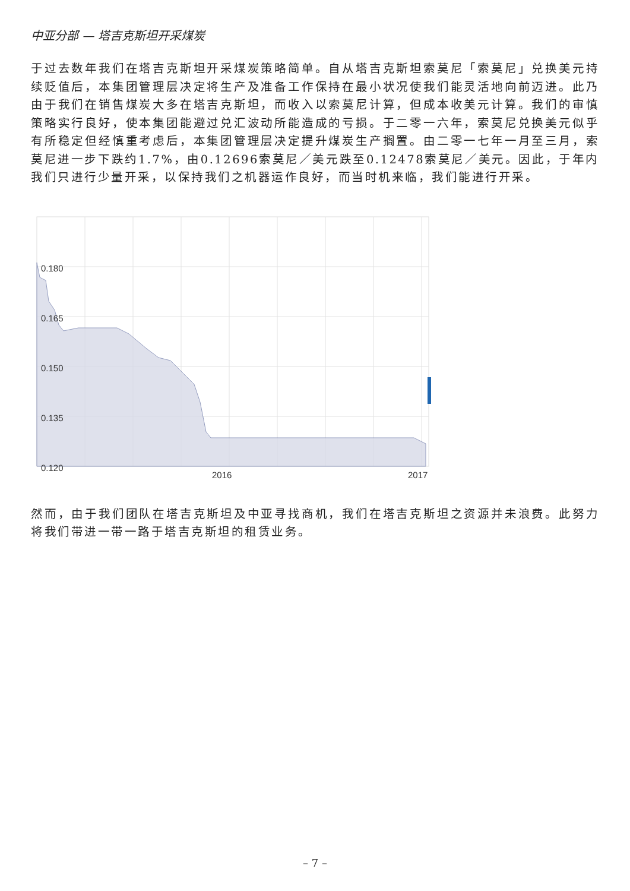中亚分部 — 塔吉克斯坦开采煤炭
于过去数年我们在塔吉克斯坦开采煤炭策略简单。自从塔吉克斯坦索莫尼「索莫尼」兑换美元持续贬值后，本集团管理层决定将生产及准备工作保持在最小状况使我们能灵活地向前迈进。此乃由于我们在销售煤炭大多在塔吉克斯坦，而收入以索莫尼计算，但成本收美元计算。我们的审慎策略实行良好，使本集团能避过兑汇波动所能造成的亏损。于二零一六年，索莫尼兑换美元似乎有所稳定但经慎重考虑后，本集团管理层决定提升煤炭生产搁置。由二零一七年一月至三月，索莫尼进一步下跌约1.7%，由0.12696索莫尼／美元跌至0.12478索莫尼／美元。因此，于年内我们只进行少量开采，以保持我们之机器运作良好，而当时机来临，我们能进行开采。
0.180
0.165
0.150
0.135
0.120
2016
2017
然而，由于我们团队在塔吉克斯坦及中亚寻找商机，我们在塔吉克斯坦之资源并未浪费。此努力将我们带进一带一路于塔吉克斯坦的租赁业务。
– 7 –